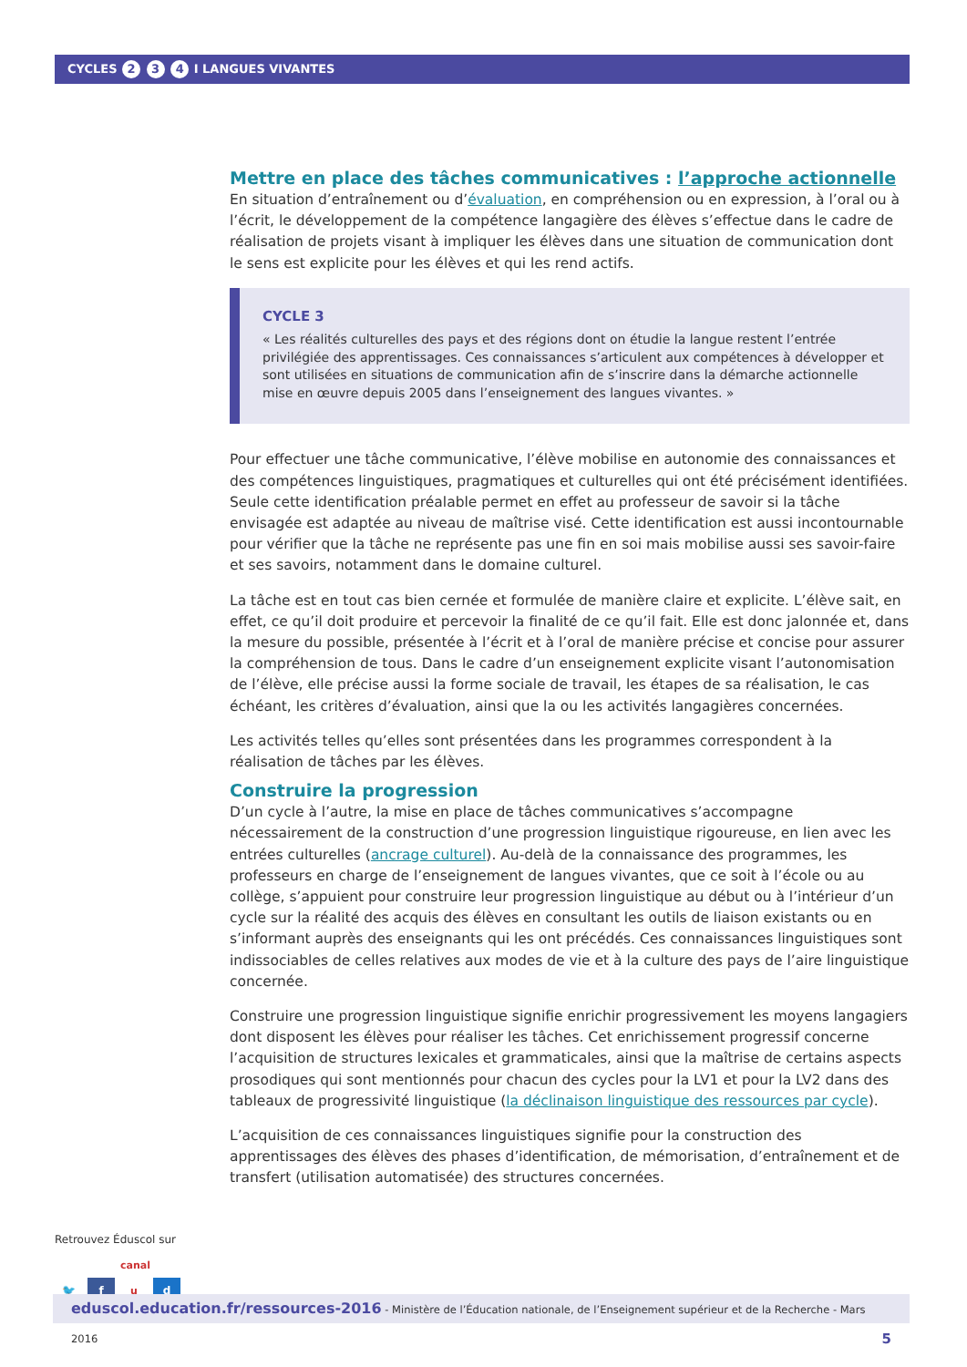CYCLES 2 3 4 I LANGUES VIVANTES
Mettre en place des tâches communicatives : l’approche actionnelle
En situation d’entraînement ou d’évaluation, en compréhension ou en expression, à l’oral ou à l’écrit, le développement de la compétence langagière des élèves s’effectue dans le cadre de réalisation de projets visant à impliquer les élèves dans une situation de communication dont le sens est explicite pour les élèves et qui les rend actifs.
CYCLE 3
« Les réalités culturelles des pays et des régions dont on étudie la langue restent l’entrée privilégiée des apprentissages. Ces connaissances s’articulent aux compétences à développer et sont utilisées en situations de communication afin de s’inscrire dans la démarche actionnelle mise en œuvre depuis 2005 dans l’enseignement des langues vivantes. »
Pour effectuer une tâche communicative, l’élève mobilise en autonomie des connaissances et des compétences linguistiques, pragmatiques et culturelles qui ont été précisément identifiées. Seule cette identification préalable permet en effet au professeur de savoir si la tâche envisagée est adaptée au niveau de maîtrise visé. Cette identification est aussi incontournable pour vérifier que la tâche ne représente pas une fin en soi mais mobilise aussi ses savoir-faire et ses savoirs, notamment dans le domaine culturel.
La tâche est en tout cas bien cernée et formulée de manière claire et explicite. L’élève sait, en effet, ce qu’il doit produire et percevoir la finalité de ce qu’il fait. Elle est donc jalonnée et, dans la mesure du possible, présentée à l’écrit et à l’oral de manière précise et concise pour assurer la compréhension de tous. Dans le cadre d’un enseignement explicite visant l’autonomisation de l’élève, elle précise aussi la forme sociale de travail, les étapes de sa réalisation, le cas échéant, les critères d’évaluation, ainsi que la ou les activités langagières concernées.
Les activités telles qu’elles sont présentées dans les programmes correspondent à la réalisation de tâches par les élèves.
Construire la progression
D’un cycle à l’autre, la mise en place de tâches communicatives s’accompagne nécessairement de la construction d’une progression linguistique rigoureuse, en lien avec les entrées culturelles (ancrage culturel). Au-delà de la connaissance des programmes, les professeurs en charge de l’enseignement de langues vivantes, que ce soit à l’école ou au collège, s’appuient pour construire leur progression linguistique au début ou à l’intérieur d’un cycle sur la réalité des acquis des élèves en consultant les outils de liaison existants ou en s’informant auprès des enseignants qui les ont précédés. Ces connaissances linguistiques sont indissociables de celles relatives aux modes de vie et à la culture des pays de l’aire linguistique concernée.
Construire une progression linguistique signifie enrichir progressivement les moyens langagiers dont disposent les élèves pour réaliser les tâches. Cet enrichissement progressif concerne l’acquisition de structures lexicales et grammaticales, ainsi que la maîtrise de certains aspects prosodiques qui sont mentionnés pour chacun des cycles pour la LV1 et pour la LV2 dans des tableaux de progressivité linguistique (la déclinaison linguistique des ressources par cycle).
L’acquisition de ces connaissances linguistiques signifie pour la construction des apprentissages des élèves des phases d’identification, de mémorisation, d’entraînement et de transfert (utilisation automatisée) des structures concernées.
Retrouvez Éduscol sur
🐦 f canal u d
eduscol.education.fr/ressources-2016 - Ministère de l’Éducation nationale, de l’Enseignement supérieur et de la Recherche - Mars 2016 5